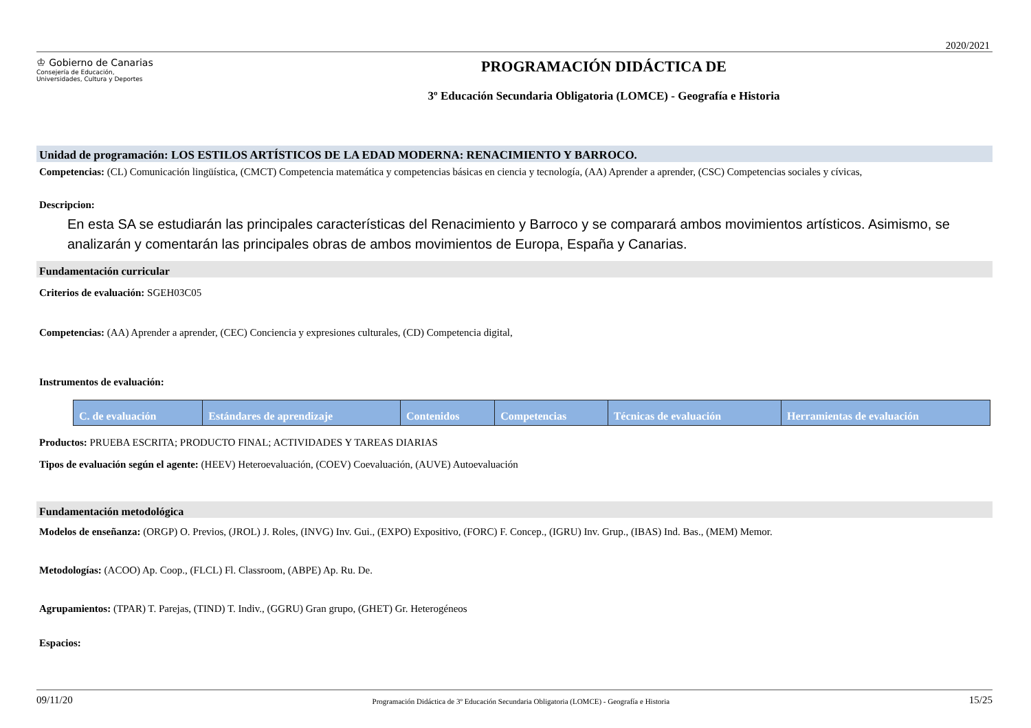2020/2021
♔ Gobierno de Canarias
Consejería de Educación,
Universidades, Cultura y Deportes
PROGRAMACIÓN DIDÁCTICA DE
3º Educación Secundaria Obligatoria (LOMCE) - Geografía e Historia
Unidad de programación: LOS ESTILOS ARTÍSTICOS DE LA EDAD MODERNA: RENACIMIENTO Y BARROCO.
Competencias: (CL) Comunicación lingüística, (CMCT) Competencia matemática y competencias básicas en ciencia y tecnología, (AA) Aprender a aprender, (CSC) Competencias sociales y cívicas,
Descripcion:
En esta SA se estudiarán las principales características del Renacimiento y Barroco y se comparará ambos movimientos artísticos. Asimismo, se analizarán y comentarán las principales obras de ambos movimientos de Europa, España y Canarias.
Fundamentación curricular
Criterios de evaluación: SGEH03C05
Competencias: (AA) Aprender a aprender, (CEC) Conciencia y expresiones culturales, (CD) Competencia digital,
Instrumentos de evaluación:
| C. de evaluación | Estándares de aprendizaje | Contenidos | Competencias | Técnicas de evaluación | Herramientas de evaluación |
| --- | --- | --- | --- | --- | --- |
Productos: PRUEBA ESCRITA; PRODUCTO FINAL; ACTIVIDADES Y TAREAS DIARIAS
Tipos de evaluación según el agente: (HEEV) Heteroevaluación, (COEV) Coevaluación, (AUVE) Autoevaluación
Fundamentación metodológica
Modelos de enseñanza: (ORGP) O. Previos, (JROL) J. Roles, (INVG) Inv. Gui., (EXPO) Expositivo, (FORC) F. Concep., (IGRU) Inv. Grup., (IBAS) Ind. Bas., (MEM) Memor.
Metodologías: (ACOO) Ap. Coop., (FLCL) Fl. Classroom, (ABPE) Ap. Ru. De.
Agrupamientos: (TPAR) T. Parejas, (TIND) T. Indiv., (GGRU) Gran grupo, (GHET) Gr. Heterogéneos
Espacios:
09/11/20 Programación Didáctica de 3º Educación Secundaria Obligatoria (LOMCE) - Geografía e Historia 15/25